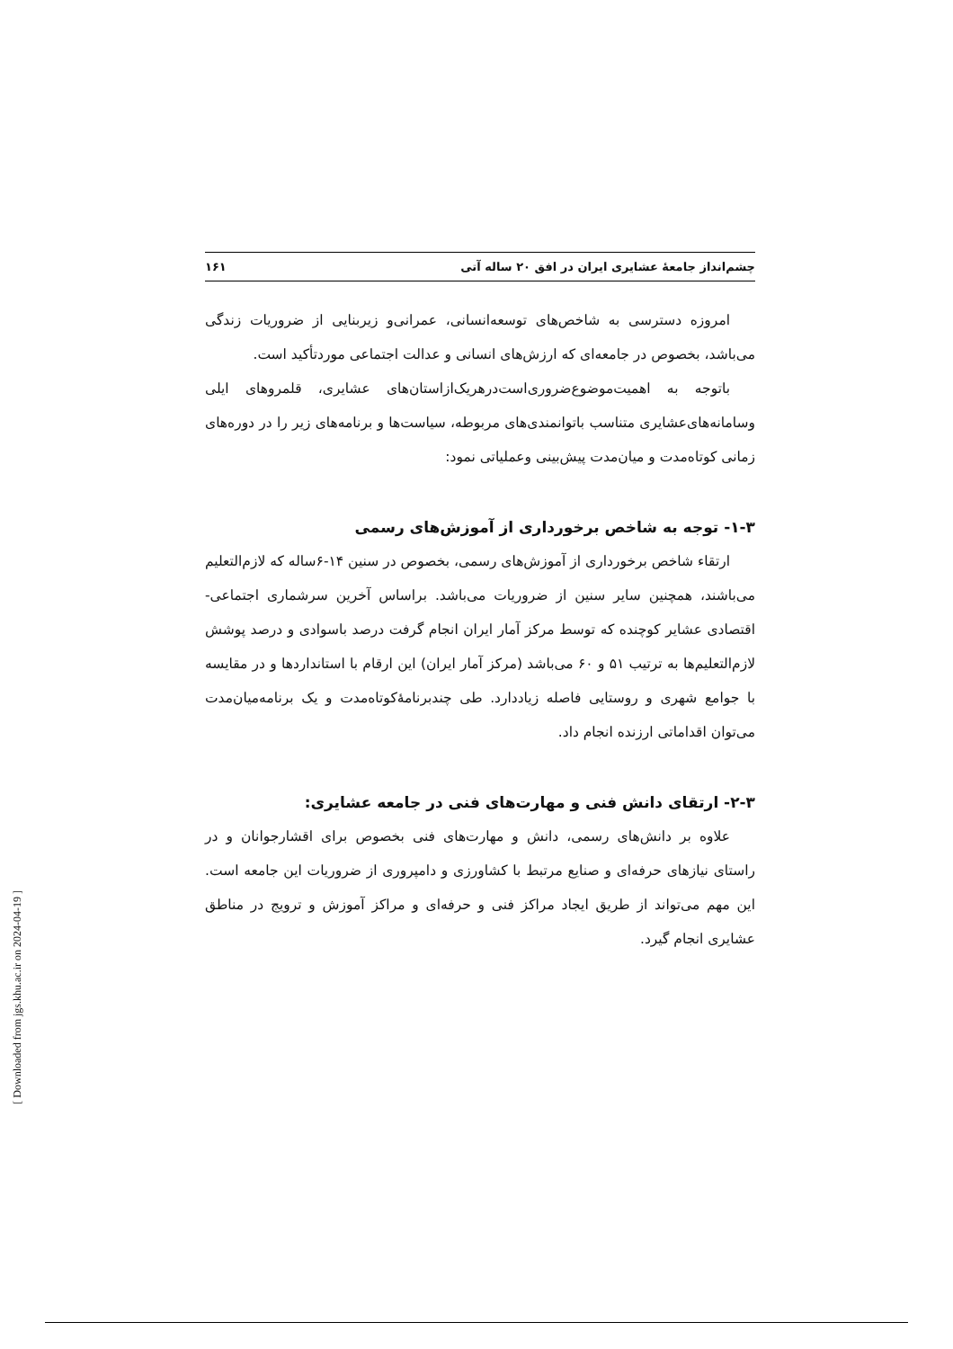چشم‌انداز جامعهٔ عشایری ایران در افق ۲۰ ساله آتی ۱۶۱
امروزه دسترسی به شاخص‌های توسعه‌انسانی، عمرانی‌و زیربنایی از ضروریات زندگی می‌باشد، بخصوص در جامعه‌ای که ارزش‌های انسانی و عدالت اجتماعی موردتأکید است.
باتوجه به اهمیت‌موضوع‌ضروری‌است‌درهریک‌ازاستان‌های عشایری، قلمروهای ایلی وسامانه‌های‌عشایری متناسب باتوانمندی‌های مربوطه، سیاست‌ها و برنامه‌های زیر را در دوره‌های زمانی کوتاه‌مدت و میان‌مدت پیش‌بینی وعملیاتی نمود:
۱-۳- توجه به شاخص برخورداری از آموزش‌های رسمی
ارتقاء شاخص برخورداری از آموزش‌های رسمی، بخصوص در سنین ۱۴-۶ساله که لازم‌التعلیم می‌باشند، همچنین سایر سنین از ضروریات می‌باشد. براساس آخرین سرشماری اجتماعی- اقتصادی عشایر کوچنده که توسط مرکز آمار ایران انجام گرفت درصد باسوادی و درصد پوشش لازم‌التعلیم‌ها به ترتیب ۵۱ و ۶۰ می‌باشد (مرکز آمار ایران) این ارقام با استانداردها و در مقایسه با جوامع شهری و روستایی فاصله زیاددارد. طی چندبرنامهٔ‌کوتاه‌مدت و یک برنامه‌میان‌مدت می‌توان اقداماتی ارزنده انجام داد.
۲-۳- ارتقای دانش فنی و مهارت‌های فنی در جامعه عشایری:
علاوه بر دانش‌های رسمی، دانش و مهارت‌های فنی بخصوص برای اقشارجوانان و در راستای نیازهای حرفه‌ای و صنایع مرتبط با کشاورزی و دامپروری از ضروریات این جامعه است. این مهم می‌تواند از طریق ایجاد مراکز فنی و حرفه‌ای و مراکز آموزش و ترویج در مناطق عشایری انجام گیرد.
[ Downloaded from jgs.khu.ac.ir on 2024-04-19 ]